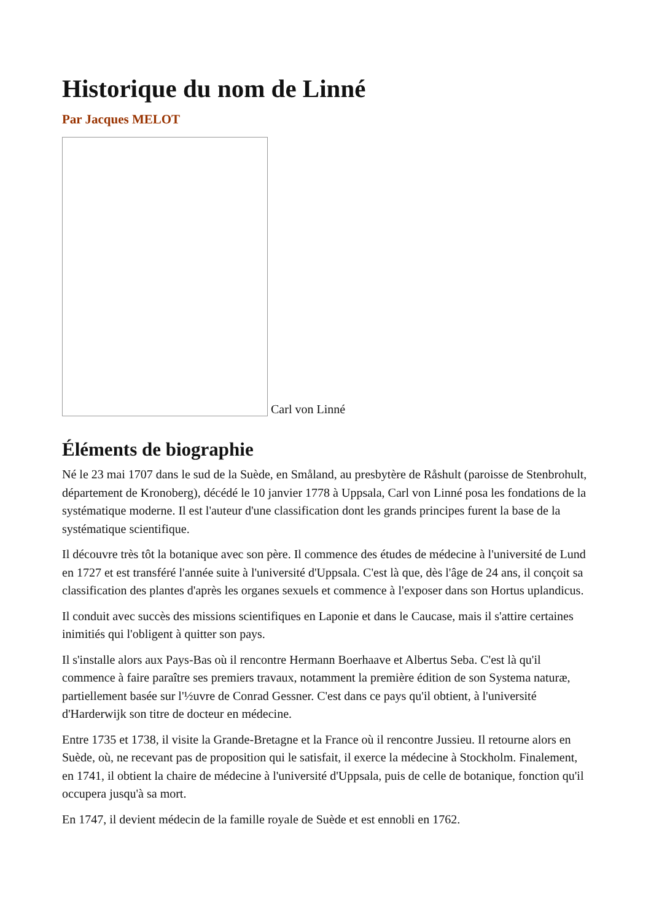Historique du nom de Linné
Par Jacques MELOT
Carl von Linné
Éléments de biographie
Né le 23 mai 1707 dans le sud de la Suède, en Småland, au presbytère de Råshult (paroisse de Stenbrohult, département de Kronoberg), décédé le 10 janvier 1778 à Uppsala, Carl von Linné posa les fondations de la systématique moderne. Il est l'auteur d'une classification dont les grands principes furent la base de la systématique scientifique.
Il découvre très tôt la botanique avec son père. Il commence des études de médecine à l'université de Lund en 1727 et est transféré l'année suite à l'université d'Uppsala. C'est là que, dès l'âge de 24 ans, il conçoit sa classification des plantes d'après les organes sexuels et commence à l'exposer dans son Hortus uplandicus.
Il conduit avec succès des missions scientifiques en Laponie et dans le Caucase, mais il s'attire certaines inimitiés qui l'obligent à quitter son pays.
Il s'installe alors aux Pays-Bas où il rencontre Hermann Boerhaave et Albertus Seba. C'est là qu'il commence à faire paraître ses premiers travaux, notamment la première édition de son Systema naturæ, partiellement basée sur l'½uvre de Conrad Gessner. C'est dans ce pays qu'il obtient, à l'université d'Harderwijk son titre de docteur en médecine.
Entre 1735 et 1738, il visite la Grande-Bretagne et la France où il rencontre Jussieu. Il retourne alors en Suède, où, ne recevant pas de proposition qui le satisfait, il exerce la médecine à Stockholm. Finalement, en 1741, il obtient la chaire de médecine à l'université d'Uppsala, puis de celle de botanique, fonction qu'il occupera jusqu'à sa mort.
En 1747, il devient médecin de la famille royale de Suède et est ennobli en 1762.